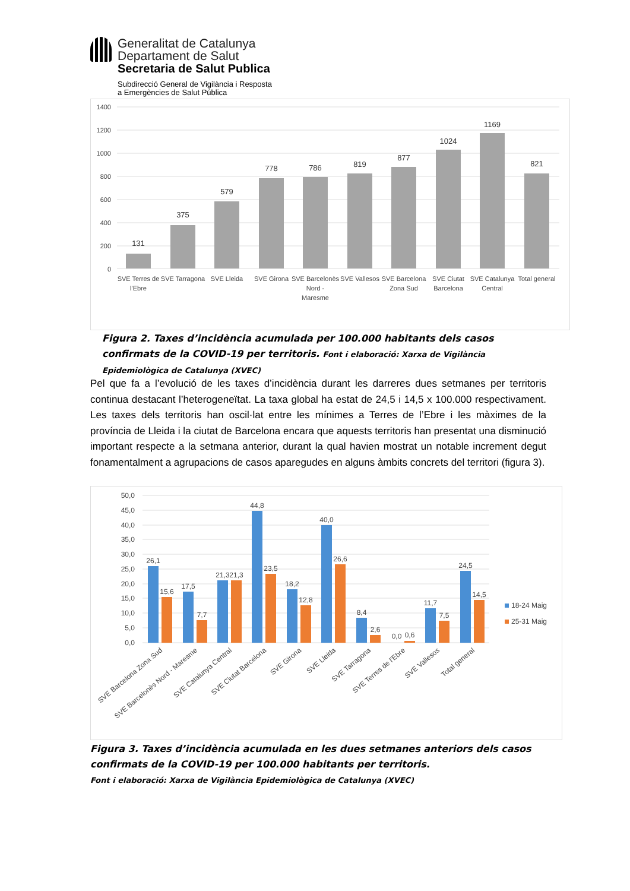Generalitat de Catalunya
Departament de Salut
Secretaria de Salut Publica
Subdirecció General de Vigilància i Resposta
a Emergències de Salut Pública
1400
1200
1000
800
600
400
200
0
131
375
579
778
786
819
877
1024
1169
821
SVE Terres de
l'Ebre
SVE Tarragona
SVE Lleida
SVE Girona
SVE Barcelonès
Nord -
Maresme
SVE Vallesos
SVE Barcelona
Zona Sud
SVE Ciutat
Barcelona
SVE Catalunya
Central
Total general
Figura 2. Taxes d’incidència acumulada per 100.000 habitants dels casos confirmats de la COVID-19 per territoris. Font i elaboració: Xarxa de Vigilància Epidemiològica de Catalunya (XVEC)
Pel que fa a l’evolució de les taxes d’incidència durant les darreres dues setmanes per territoris continua destacant l’heterogeneïtat. La taxa global ha estat de 24,5 i 14,5 x 100.000 respectivament. Les taxes dels territoris han oscil·lat entre les mínimes a Terres de l’Ebre i les màximes de la província de Lleida i la ciutat de Barcelona encara que aquests territoris han presentat una disminució important respecte a la setmana anterior, durant la qual havien mostrat un notable increment degut fonamentalment a agrupacions de casos aparegudes en alguns àmbits concrets del territori (figura 3).
50,0
45,0
40,0
35,0
30,0
25,0
20,0
15,0
10,0
5,0
0,0
26,1
15,6
17,5
7,7
21,3
21,3
44,8
23,5
18,2
12,8
40,0
26,6
8,4
2,6
0,0
0,6
11,7
7,5
24,5
14,5
SVE Barcelona Zona Sud
SVE Barcelonès Nord - Maresme
SVE Catalunya Central
SVE Ciutat Barcelona
SVE Girona
SVE Lleida
SVE Tarragona
SVE Terres de l'Ebre
SVE Vallesos
Total general
18-24 Maig
25-31 Maig
Figura 3. Taxes d’incidència acumulada en les dues setmanes anteriors dels casos confirmats de la COVID-19 per 100.000 habitants per territoris.
Font i elaboració: Xarxa de Vigilància Epidemiològica de Catalunya (XVEC)